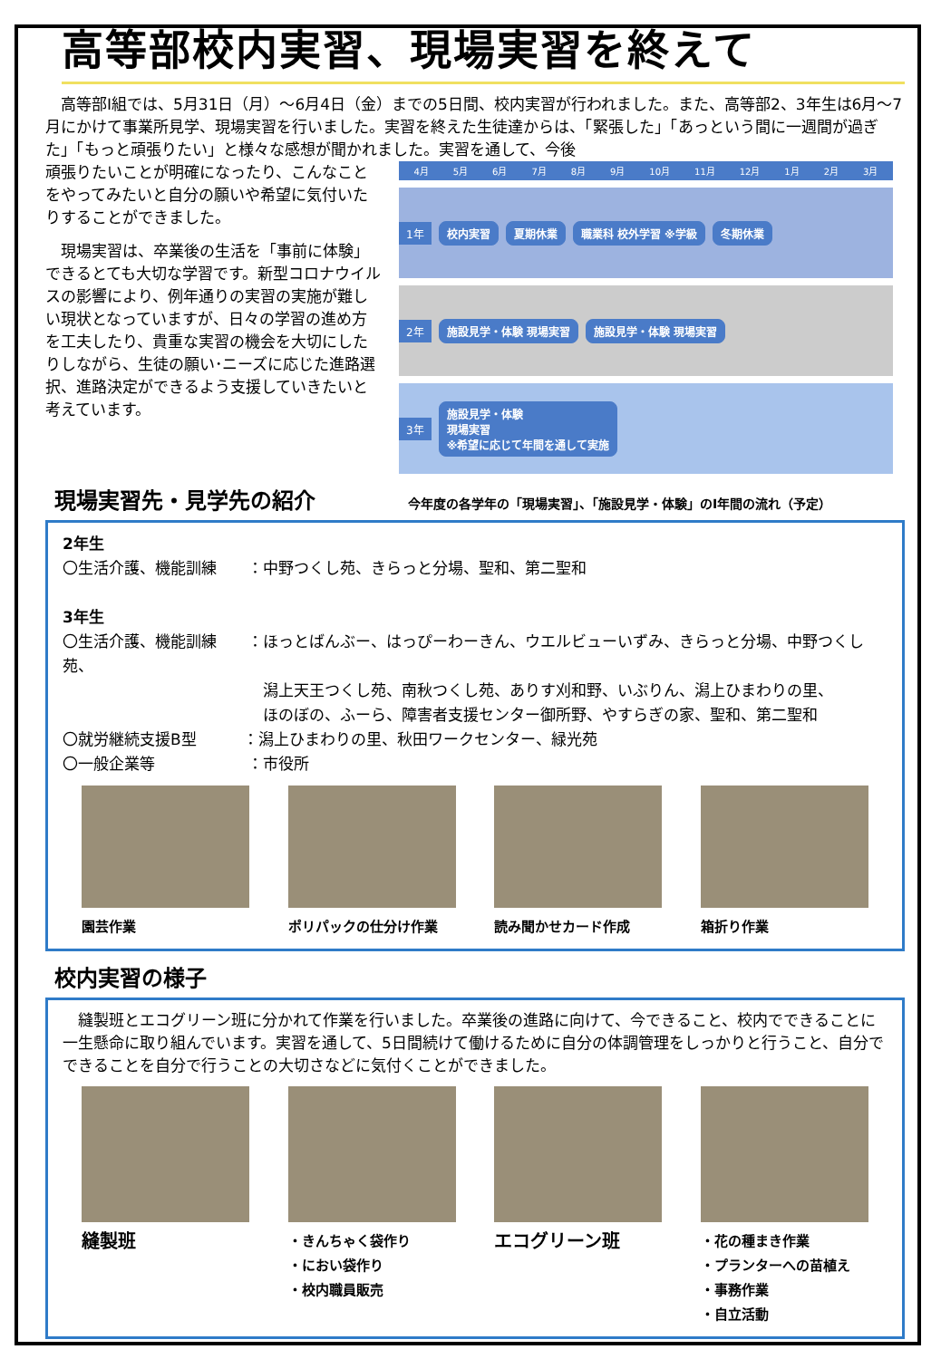高等部校内実習、現場実習を終えて
　高等部Ⅰ組では、5月31日（月）～6月4日（金）までの5日間、校内実習が行われました。また、高等部2、3年生は6月～7月にかけて事業所見学、現場実習を行いました。実習を終えた生徒達からは、「緊張した」「あっという間に一週間が過ぎた」「もっと頑張りたい」と様々な感想が聞かれました。実習を通して、今後
頑張りたいことが明確になったり、こんなことをやってみたいと自分の願いや希望に気付いたりすることができました。
　現場実習は、卒業後の生活を「事前に体験」できるとても大切な学習です。新型コロナウイルスの影響により、例年通りの実習の実施が難しい現状となっていますが、日々の学習の進め方を工夫したり、貴重な実習の機会を大切にしたりしながら、生徒の願い･ニーズに応じた進路選択、進路決定ができるよう支援していきたいと考えています。
4月 5月 6月 7月 8月 9月 10月 11月 12月 1月 2月 3月
1年 校内実習 夏期休業 職業科 校外学習 ※学級 冬期休業
2年 施設見学・体験 現場実習 施設見学・体験 現場実習
3年 施設見学・体験
現場実習
※希望に応じて年間を通して実施
現場実習先・見学先の紹介
今年度の各学年の「現場実習」、「施設見学・体験」のⅠ年間の流れ（予定）
2年生
〇生活介護、機能訓練　　：中野つくし苑、きらっと分場、聖和、第二聖和
3年生
〇生活介護、機能訓練　　：ほっとばんぶー、はっぴーわーきん、ウエルビューいずみ、きらっと分場、中野つくし苑、
　　　　　　　　　　　　　潟上天王つくし苑、南秋つくし苑、ありす刈和野、いぶりん、潟上ひまわりの里、
　　　　　　　　　　　　　ほのぼの、ふーら、障害者支援センター御所野、やすらぎの家、聖和、第二聖和
〇就労継続支援B型　　　：潟上ひまわりの里、秋田ワークセンター、緑光苑
〇一般企業等　　　　　　：市役所
園芸作業 ポリパックの仕分け作業 読み聞かせカード作成 箱折り作業
校内実習の様子
　縫製班とエコグリーン班に分かれて作業を行いました。卒業後の進路に向けて、今できること、校内でできることに一生懸命に取り組んでいます。実習を通して、5日間続けて働けるために自分の体調管理をしっかりと行うこと、自分でできることを自分で行うことの大切さなどに気付くことができました。
縫製班
・きんちゃく袋作り
・におい袋作り
・校内職員販売
エコグリーン班
・花の種まき作業
・プランターへの苗植え
・事務作業
・自立活動